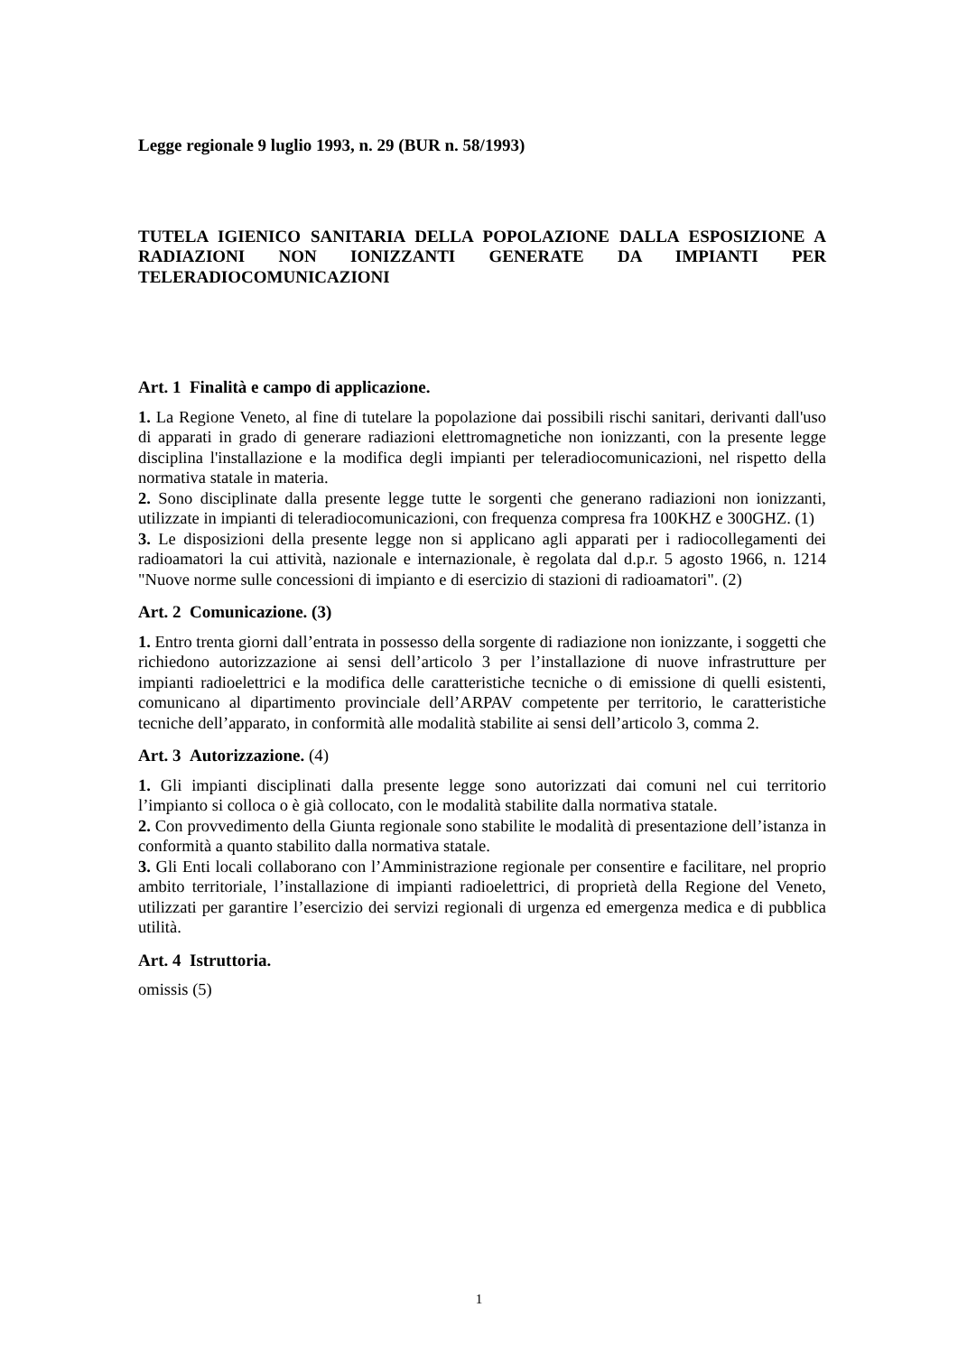Legge regionale 9 luglio 1993, n. 29 (BUR n. 58/1993)
TUTELA IGIENICO SANITARIA DELLA POPOLAZIONE DALLA ESPOSIZIONE A RADIAZIONI NON IONIZZANTI GENERATE DA IMPIANTI PER TELERADIOCOMUNICAZIONI
Art. 1 Finalità e campo di applicazione.
1. La Regione Veneto, al fine di tutelare la popolazione dai possibili rischi sanitari, derivanti dall'uso di apparati in grado di generare radiazioni elettromagnetiche non ionizzanti, con la presente legge disciplina l'installazione e la modifica degli impianti per teleradiocomunicazioni, nel rispetto della normativa statale in materia.
2. Sono disciplinate dalla presente legge tutte le sorgenti che generano radiazioni non ionizzanti, utilizzate in impianti di teleradiocomunicazioni, con frequenza compresa fra 100KHZ e 300GHZ. (1)
3. Le disposizioni della presente legge non si applicano agli apparati per i radiocollegamenti dei radioamatori la cui attività, nazionale e internazionale, è regolata dal d.p.r. 5 agosto 1966, n. 1214 "Nuove norme sulle concessioni di impianto e di esercizio di stazioni di radioamatori". (2)
Art. 2 Comunicazione. (3)
1. Entro trenta giorni dall’entrata in possesso della sorgente di radiazione non ionizzante, i soggetti che richiedono autorizzazione ai sensi dell’articolo 3 per l’installazione di nuove infrastrutture per impianti radioelettrici e la modifica delle caratteristiche tecniche o di emissione di quelli esistenti, comunicano al dipartimento provinciale dell’ARPAV competente per territorio, le caratteristiche tecniche dell’apparato, in conformità alle modalità stabilite ai sensi dell’articolo 3, comma 2.
Art. 3 Autorizzazione. (4)
1. Gli impianti disciplinati dalla presente legge sono autorizzati dai comuni nel cui territorio l’impianto si colloca o è già collocato, con le modalità stabilite dalla normativa statale.
2. Con provvedimento della Giunta regionale sono stabilite le modalità di presentazione dell’istanza in conformità a quanto stabilito dalla normativa statale.
3. Gli Enti locali collaborano con l’Amministrazione regionale per consentire e facilitare, nel proprio ambito territoriale, l’installazione di impianti radioelettrici, di proprietà della Regione del Veneto, utilizzati per garantire l’esercizio dei servizi regionali di urgenza ed emergenza medica e di pubblica utilità.
Art. 4 Istruttoria.
omissis (5)
1